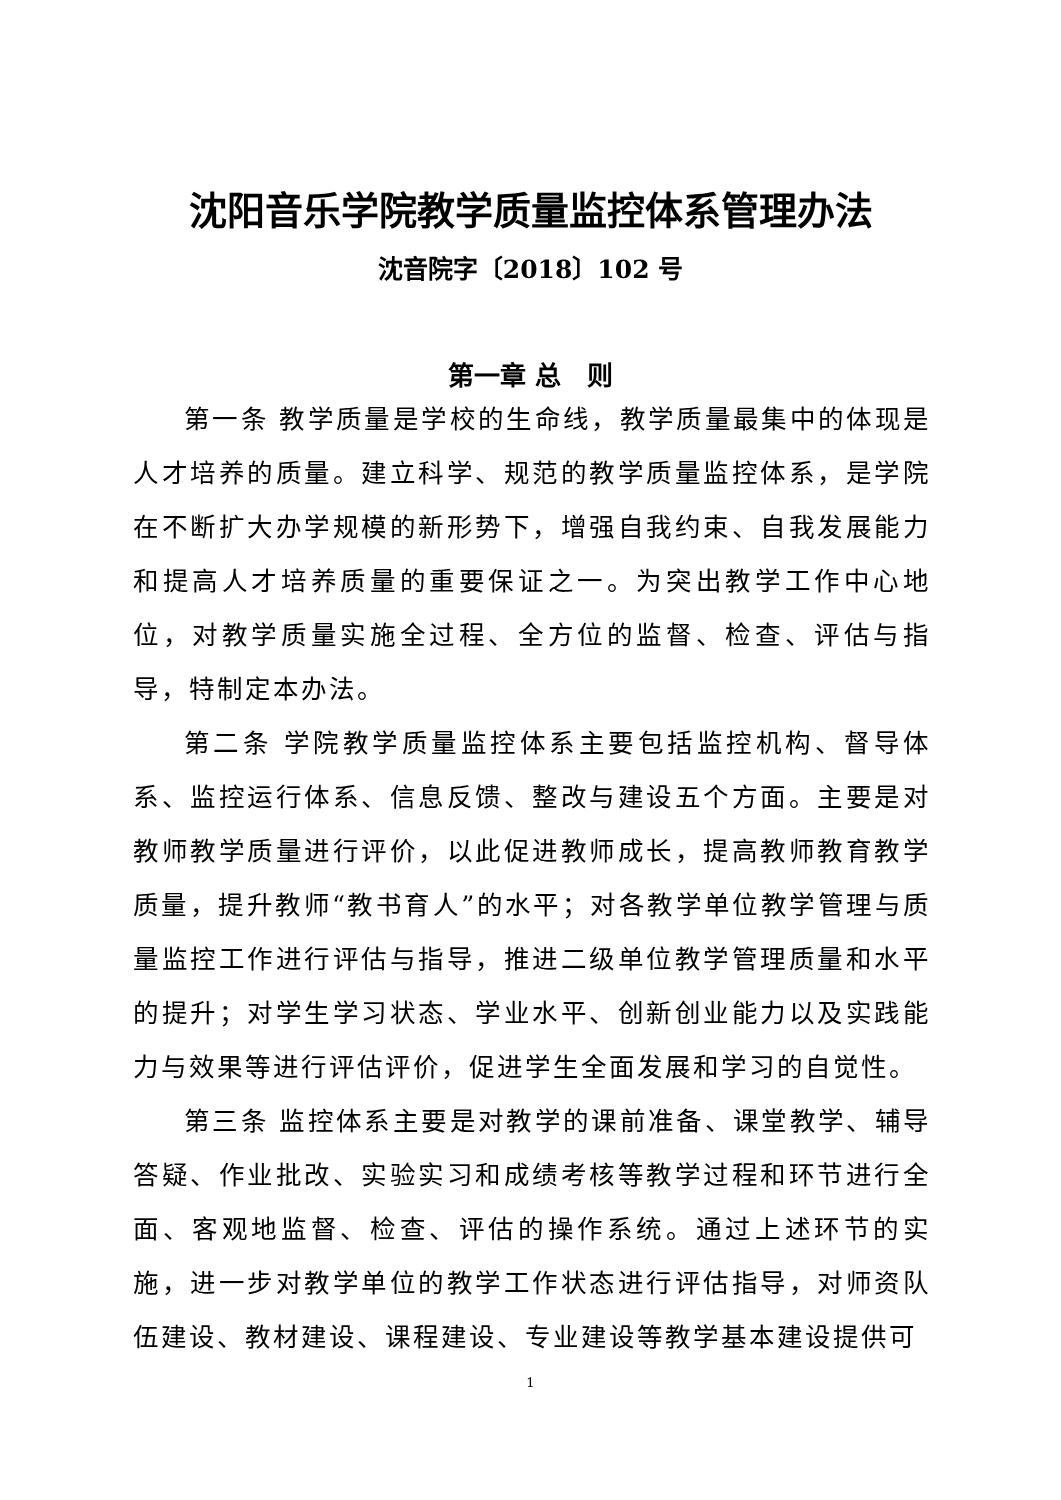沈阳音乐学院教学质量监控体系管理办法
沈音院字〔2018〕102 号
第一章 总　则
第一条 教学质量是学校的生命线，教学质量最集中的体现是人才培养的质量。建立科学、规范的教学质量监控体系，是学院在不断扩大办学规模的新形势下，增强自我约束、自我发展能力和提高人才培养质量的重要保证之一。为突出教学工作中心地位，对教学质量实施全过程、全方位的监督、检查、评估与指导，特制定本办法。
第二条 学院教学质量监控体系主要包括监控机构、督导体系、监控运行体系、信息反馈、整改与建设五个方面。主要是对教师教学质量进行评价，以此促进教师成长，提高教师教育教学质量，提升教师“教书育人”的水平；对各教学单位教学管理与质量监控工作进行评估与指导，推进二级单位教学管理质量和水平的提升；对学生学习状态、学业水平、创新创业能力以及实践能力与效果等进行评估评价，促进学生全面发展和学习的自觉性。
第三条 监控体系主要是对教学的课前准备、课堂教学、辅导答疑、作业批改、实验实习和成绩考核等教学过程和环节进行全面、客观地监督、检查、评估的操作系统。通过上述环节的实施，进一步对教学单位的教学工作状态进行评估指导，对师资队伍建设、教材建设、课程建设、专业建设等教学基本建设提供可
1